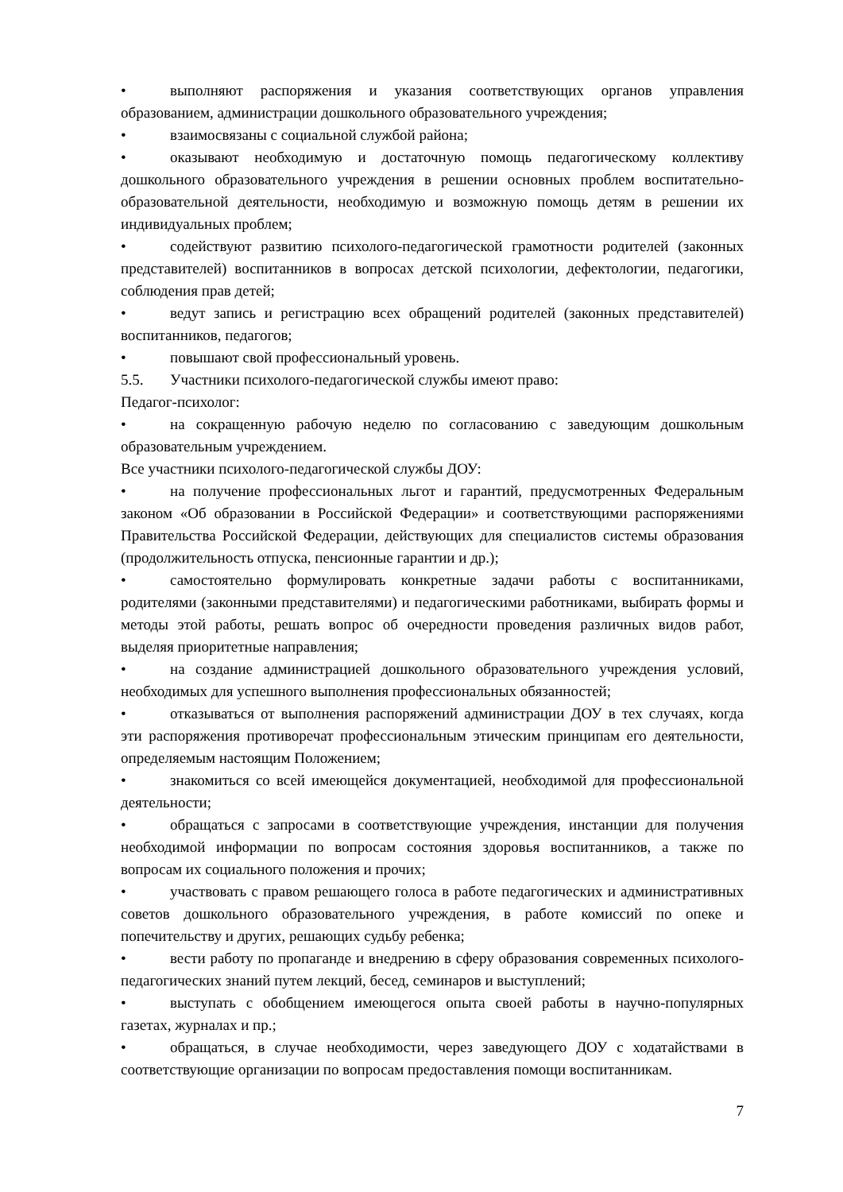• выполняют распоряжения и указания соответствующих органов управления образованием, администрации дошкольного образовательного учреждения;
• взаимосвязаны с социальной службой района;
• оказывают необходимую и достаточную помощь педагогическому коллективу дошкольного образовательного учреждения в решении основных проблем воспитательно-образовательной деятельности, необходимую и возможную помощь детям в решении их индивидуальных проблем;
• содействуют развитию психолого-педагогической грамотности родителей (законных представителей) воспитанников в вопросах детской психологии, дефектологии, педагогики, соблюдения прав детей;
• ведут запись и регистрацию всех обращений родителей (законных представителей) воспитанников, педагогов;
• повышают свой профессиональный уровень.
5.5. Участники психолого-педагогической службы имеют право:
Педагог-психолог:
• на сокращенную рабочую неделю по согласованию с заведующим дошкольным образовательным учреждением.
Все участники психолого-педагогической службы ДОУ:
• на получение профессиональных льгот и гарантий, предусмотренных Федеральным законом «Об образовании в Российской Федерации» и соответствующими распоряжениями Правительства Российской Федерации, действующих для специалистов системы образования (продолжительность отпуска, пенсионные гарантии и др.);
• самостоятельно формулировать конкретные задачи работы с воспитанниками, родителями (законными представителями) и педагогическими работниками, выбирать формы и методы этой работы, решать вопрос об очередности проведения различных видов работ, выделяя приоритетные направления;
• на создание администрацией дошкольного образовательного учреждения условий, необходимых для успешного выполнения профессиональных обязанностей;
• отказываться от выполнения распоряжений администрации ДОУ в тех случаях, когда эти распоряжения противоречат профессиональным этическим принципам его деятельности, определяемым настоящим Положением;
• знакомиться со всей имеющейся документацией, необходимой для профессиональной деятельности;
• обращаться с запросами в соответствующие учреждения, инстанции для получения необходимой информации по вопросам состояния здоровья воспитанников, а также по вопросам их социального положения и прочих;
• участвовать с правом решающего голоса в работе педагогических и административных советов дошкольного образовательного учреждения, в работе комиссий по опеке и попечительству и других, решающих судьбу ребенка;
• вести работу по пропаганде и внедрению в сферу образования современных психолого-педагогических знаний путем лекций, бесед, семинаров и выступлений;
• выступать с обобщением имеющегося опыта своей работы в научно-популярных газетах, журналах и пр.;
• обращаться, в случае необходимости, через заведующего ДОУ с ходатайствами в соответствующие организации по вопросам предоставления помощи воспитанникам.
7